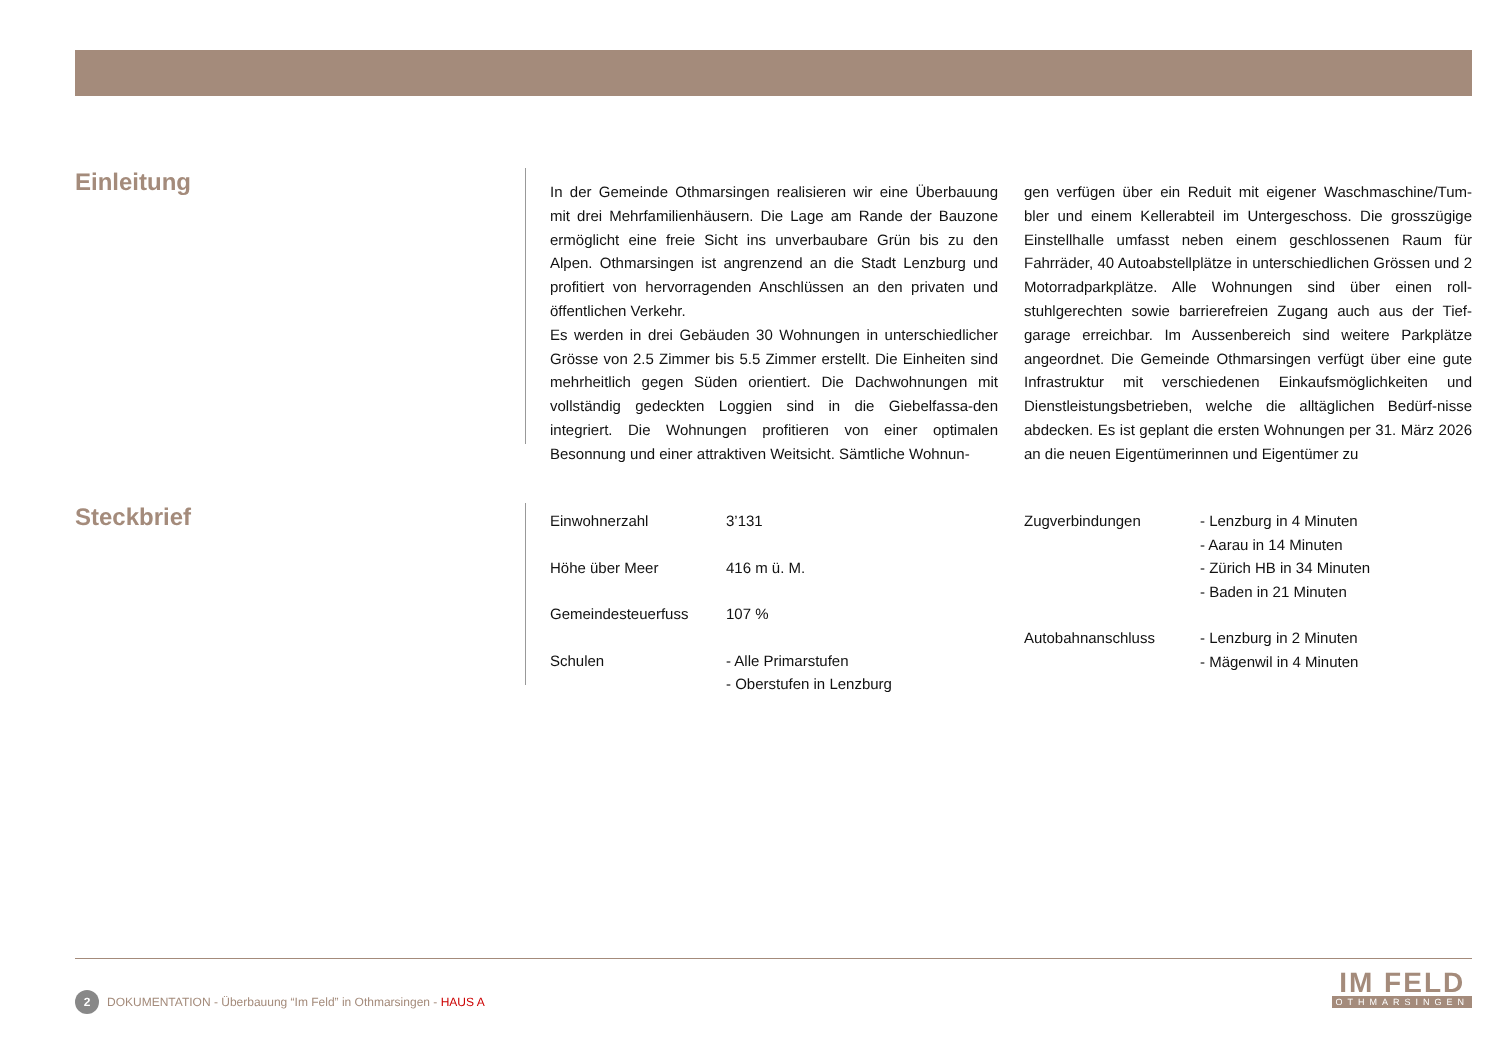Einleitung
In der Gemeinde Othmarsingen realisieren wir eine Überbauung mit drei Mehrfamilienhäusern. Die Lage am Rande der Bauzone ermöglicht eine freie Sicht ins unverbaubare Grün bis zu den Alpen. Othmarsingen ist angrenzend an die Stadt Lenzburg und profitiert von hervorragenden Anschlüssen an den privaten und öffentlichen Verkehr.
Es werden in drei Gebäuden 30 Wohnungen in unterschiedlicher Grösse von 2.5 Zimmer bis 5.5 Zimmer erstellt. Die Einheiten sind mehrheitlich gegen Süden orientiert. Die Dachwohnungen mit vollständig gedeckten Loggien sind in die Giebelfassa-den integriert. Die Wohnungen profitieren von einer optimalen Besonnung und einer attraktiven Weitsicht. Sämtliche Wohnun-
gen verfügen über ein Reduit mit eigener Waschmaschine/Tum-bler und einem Kellerabteil im Untergeschoss. Die grosszügige Einstellhalle umfasst neben einem geschlossenen Raum für Fahrräder, 40 Autoabstellplätze in unterschiedlichen Grössen und 2 Motorradparkplätze. Alle Wohnungen sind über einen roll-stuhlgerechten sowie barrierefreien Zugang auch aus der Tief-garage erreichbar. Im Aussenbereich sind weitere Parkplätze angeordnet. Die Gemeinde Othmarsingen verfügt über eine gute Infrastruktur mit verschiedenen Einkaufsmöglichkeiten und Dienstleistungsbetrieben, welche die alltäglichen Bedürf-nisse abdecken. Es ist geplant die ersten Wohnungen per 31. März 2026 an die neuen Eigentümerinnen und Eigentümer zu
Steckbrief
| Einwohnerzahl | 3’131 |
| Höhe über Meer | 416 m ü. M. |
| Gemeindesteuerfuss | 107 % |
| Schulen | - Alle Primarstufen - Oberstufen in Lenzburg |
| Zugverbindungen | - Lenzburg in 4 Minuten - Aarau in 14 Minuten - Zürich HB in 34 Minuten - Baden in 21 Minuten |
| Autobahnanschluss | - Lenzburg in 2 Minuten - Mägenwil in 4 Minuten |
2 DOKUMENTATION - Überbauung “Im Feld” in Othmarsingen - HAUS A
IM FELD
OTHMARSINGEN